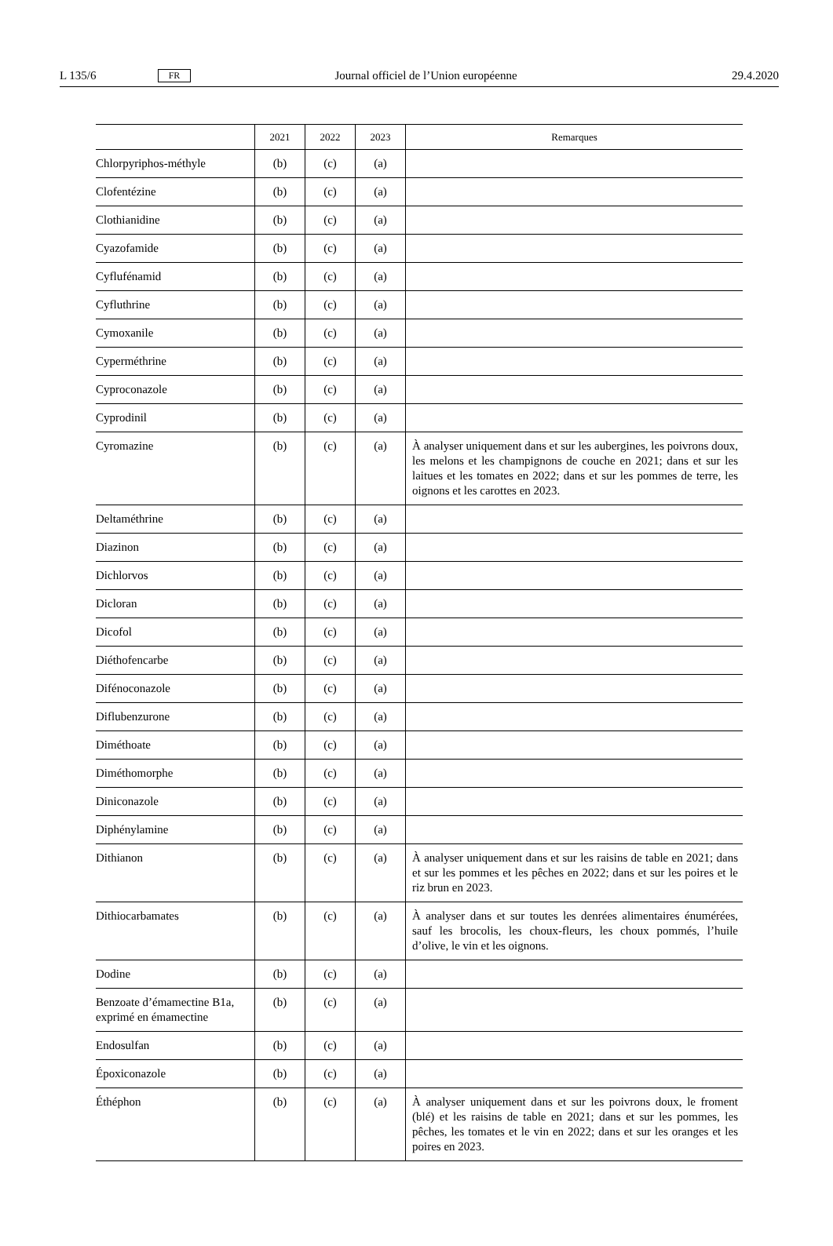L 135/6 FR Journal officiel de l’Union européenne 29.4.2020
| | 2021 | 2022 | 2023 | Remarques |
| --- | --- | --- | --- | --- |
| Chlorpyriphos-méthyle | (b) | (c) | (a) | |
| Clofentézine | (b) | (c) | (a) | |
| Clothianidine | (b) | (c) | (a) | |
| Cyazofamide | (b) | (c) | (a) | |
| Cyflufénamid | (b) | (c) | (a) | |
| Cyfluthrine | (b) | (c) | (a) | |
| Cymoxanile | (b) | (c) | (a) | |
| Cyperméthrine | (b) | (c) | (a) | |
| Cyproconazole | (b) | (c) | (a) | |
| Cyprodinil | (b) | (c) | (a) | |
| Cyromazine | (b) | (c) | (a) | À analyser uniquement dans et sur les aubergines, les poivrons doux, les melons et les champignons de couche en 2021; dans et sur les laitues et les tomates en 2022; dans et sur les pommes de terre, les oignons et les carottes en 2023. |
| Deltaméthrine | (b) | (c) | (a) | |
| Diazinon | (b) | (c) | (a) | |
| Dichlorvos | (b) | (c) | (a) | |
| Dicloran | (b) | (c) | (a) | |
| Dicofol | (b) | (c) | (a) | |
| Diéthofencarbe | (b) | (c) | (a) | |
| Difénoconazole | (b) | (c) | (a) | |
| Diflubenzurone | (b) | (c) | (a) | |
| Diméthoate | (b) | (c) | (a) | |
| Diméthomorphe | (b) | (c) | (a) | |
| Diniconazole | (b) | (c) | (a) | |
| Diphénylamine | (b) | (c) | (a) | |
| Dithianon | (b) | (c) | (a) | À analyser uniquement dans et sur les raisins de table en 2021; dans et sur les pommes et les pêches en 2022; dans et sur les poires et le riz brun en 2023. |
| Dithiocarbamates | (b) | (c) | (a) | À analyser dans et sur toutes les denrées alimentaires énumérées, sauf les brocolis, les choux-fleurs, les choux pommés, l’huile d’olive, le vin et les oignons. |
| Dodine | (b) | (c) | (a) | |
| Benzoate d’émamectine B1a, exprimé en émamectine | (b) | (c) | (a) | |
| Endosulfan | (b) | (c) | (a) | |
| Époxiconazole | (b) | (c) | (a) | |
| Éthéphon | (b) | (c) | (a) | À analyser uniquement dans et sur les poivrons doux, le froment (blé) et les raisins de table en 2021; dans et sur les pommes, les pêches, les tomates et le vin en 2022; dans et sur les oranges et les poires en 2023. |